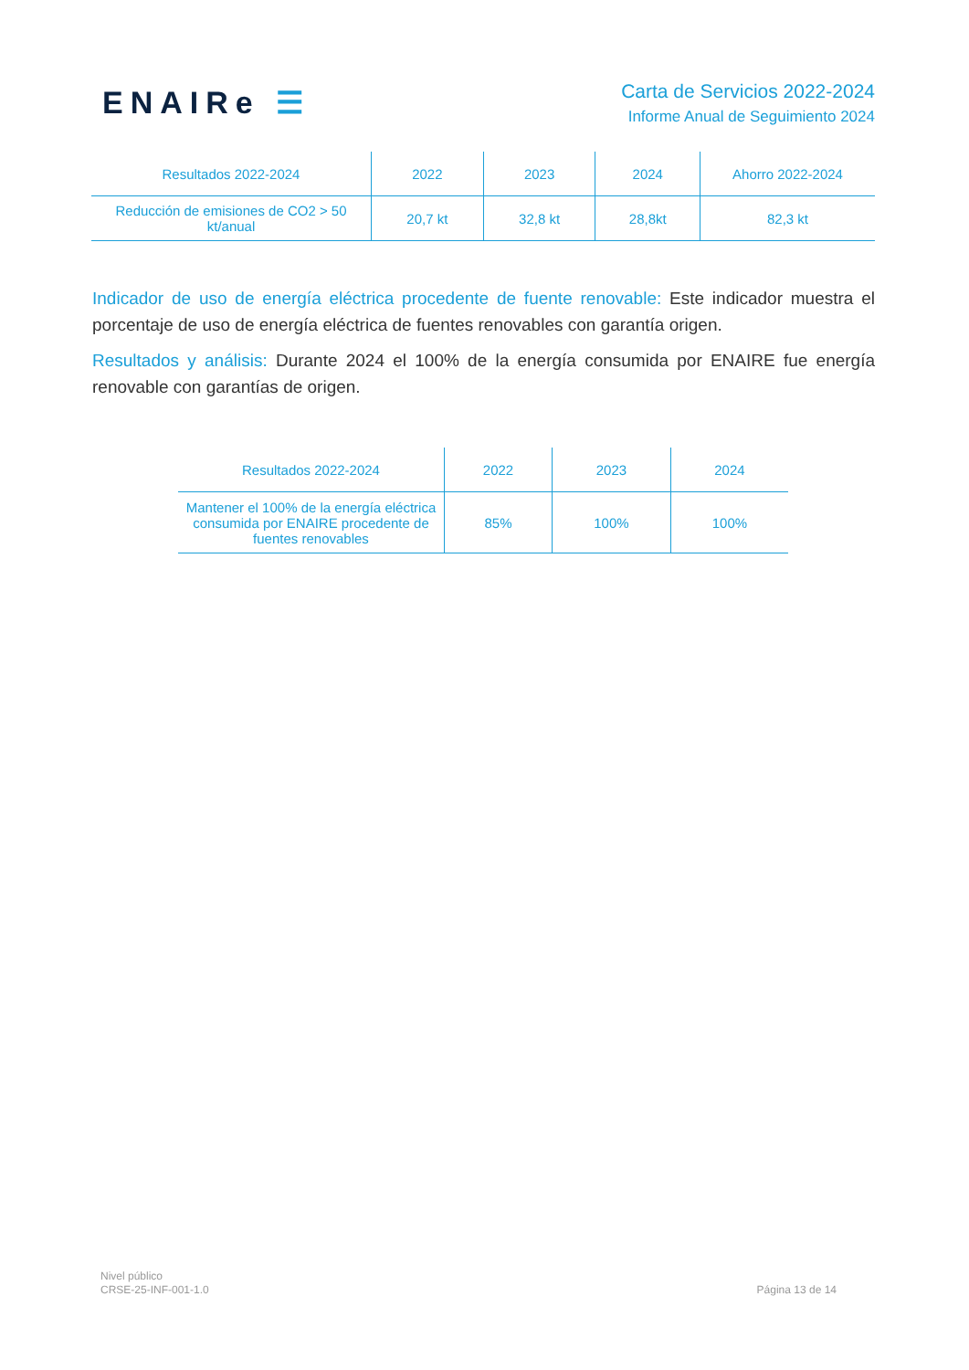ENAIRe ☰
Carta de Servicios 2022-2024
Informe Anual de Seguimiento 2024
| Resultados 2022-2024 | 2022 | 2023 | 2024 | Ahorro 2022-2024 |
| --- | --- | --- | --- | --- |
| Reducción de emisiones de CO2 > 50 kt/anual | 20,7 kt | 32,8 kt | 28,8kt | 82,3 kt |
Indicador de uso de energía eléctrica procedente de fuente renovable: Este indicador muestra el porcentaje de uso de energía eléctrica de fuentes renovables con garantía origen.
Resultados y análisis: Durante 2024 el 100% de la energía consumida por ENAIRE fue energía renovable con garantías de origen.
| Resultados 2022-2024 | 2022 | 2023 | 2024 |
| --- | --- | --- | --- |
| Mantener el 100% de la energía eléctrica consumida por ENAIRE procedente de fuentes renovables | 85% | 100% | 100% |
Nivel público
CRSE-25-INF-001-1.0
Página 13 de 14